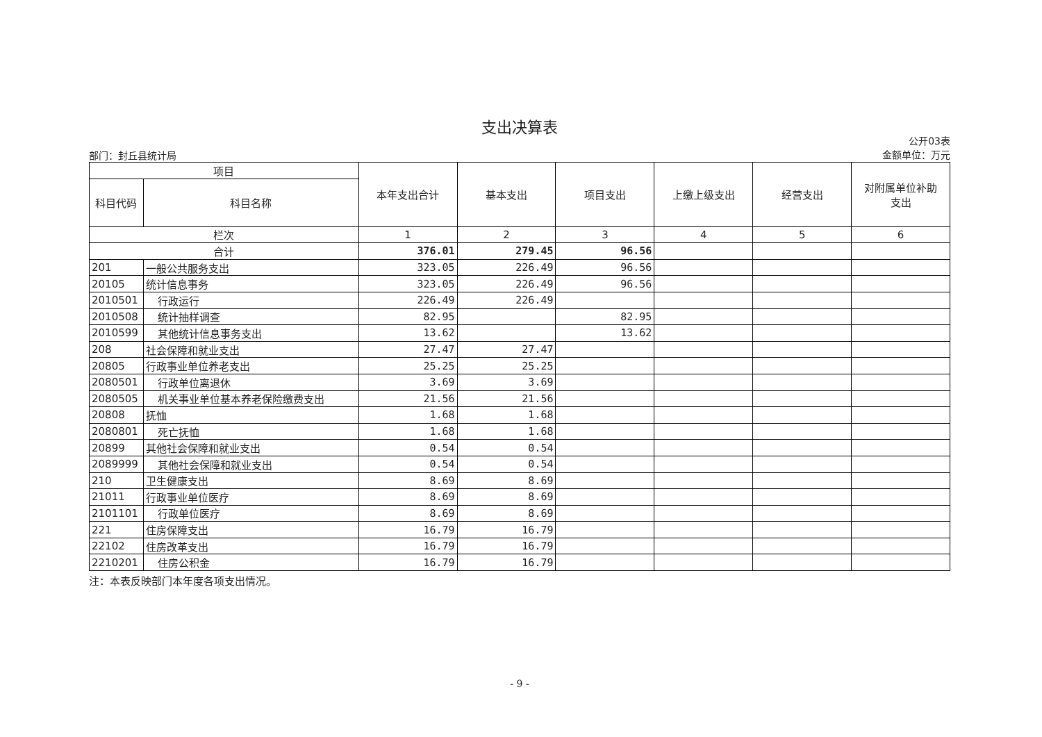支出决算表
部门：封丘县统计局
公开03表
金额单位：万元
| 项目 | | 本年支出合计 | 基本支出 | 项目支出 | 上缴上级支出 | 经营支出 | 对附属单位补助 支出 |
| --- | --- | --- | --- | --- | --- | --- | --- |
| 科目代码 | 科目名称 | | | | | | |
| 栏次 | | 1 | 2 | 3 | 4 | 5 | 6 |
| 合计 | | 376.01 | 279.45 | 96.56 | | | |
| 201 | 一般公共服务支出 | 323.05 | 226.49 | 96.56 | | | |
| 20105 | 统计信息事务 | 323.05 | 226.49 | 96.56 | | | |
| 2010501 | 行政运行 | 226.49 | 226.49 | | | | |
| 2010508 | 统计抽样调查 | 82.95 | | 82.95 | | | |
| 2010599 | 其他统计信息事务支出 | 13.62 | | 13.62 | | | |
| 208 | 社会保障和就业支出 | 27.47 | 27.47 | | | | |
| 20805 | 行政事业单位养老支出 | 25.25 | 25.25 | | | | |
| 2080501 | 行政单位离退休 | 3.69 | 3.69 | | | | |
| 2080505 | 机关事业单位基本养老保险缴费支出 | 21.56 | 21.56 | | | | |
| 20808 | 抚恤 | 1.68 | 1.68 | | | | |
| 2080801 | 死亡抚恤 | 1.68 | 1.68 | | | | |
| 20899 | 其他社会保障和就业支出 | 0.54 | 0.54 | | | | |
| 2089999 | 其他社会保障和就业支出 | 0.54 | 0.54 | | | | |
| 210 | 卫生健康支出 | 8.69 | 8.69 | | | | |
| 21011 | 行政事业单位医疗 | 8.69 | 8.69 | | | | |
| 2101101 | 行政单位医疗 | 8.69 | 8.69 | | | | |
| 221 | 住房保障支出 | 16.79 | 16.79 | | | | |
| 22102 | 住房改革支出 | 16.79 | 16.79 | | | | |
| 2210201 | 住房公积金 | 16.79 | 16.79 | | | | |
注：本表反映部门本年度各项支出情况。
- 9 -